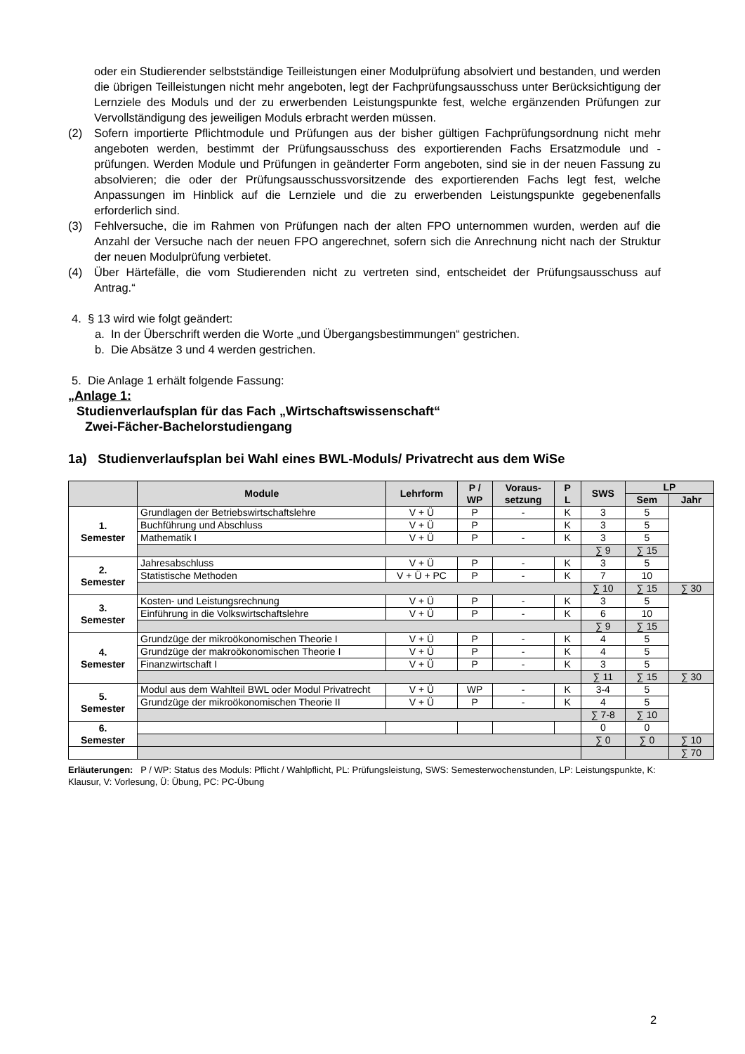oder ein Studierender selbstständige Teilleistungen einer Modulprüfung absolviert und bestanden, und werden die übrigen Teilleistungen nicht mehr angeboten, legt der Fachprüfungsausschuss unter Berücksichtigung der Lernziele des Moduls und der zu erwerbenden Leistungspunkte fest, welche ergänzenden Prüfungen zur Vervollständigung des jeweiligen Moduls erbracht werden müssen.
(2) Sofern importierte Pflichtmodule und Prüfungen aus der bisher gültigen Fachprüfungsordnung nicht mehr angeboten werden, bestimmt der Prüfungsausschuss des exportierenden Fachs Ersatzmodule und -prüfungen. Werden Module und Prüfungen in geänderter Form angeboten, sind sie in der neuen Fassung zu absolvieren; die oder der Prüfungsausschussvorsitzende des exportierenden Fachs legt fest, welche Anpassungen im Hinblick auf die Lernziele und die zu erwerbenden Leistungspunkte gegebenenfalls erforderlich sind.
(3) Fehlversuche, die im Rahmen von Prüfungen nach der alten FPO unternommen wurden, werden auf die Anzahl der Versuche nach der neuen FPO angerechnet, sofern sich die Anrechnung nicht nach der Struktur der neuen Modulprüfung verbietet.
(4) Über Härtefälle, die vom Studierenden nicht zu vertreten sind, entscheidet der Prüfungsausschuss auf Antrag.“
4. § 13 wird wie folgt geändert:
a. In der Überschrift werden die Worte „und Übergangsbestimmungen“ gestrichen.
b. Die Absätze 3 und 4 werden gestrichen.
5. Die Anlage 1 erhält folgende Fassung:
„Anlage 1:
Studienverlaufsplan für das Fach „Wirtschaftswissenschaft“
Zwei-Fächer-Bachelorstudiengang
1a) Studienverlaufsplan bei Wahl eines BWL-Moduls/ Privatrecht aus dem WiSe
| | Module | Lehrform | P / WP | Voraus- setzung | P L | SWS | LP | |
| --- | --- | --- | --- | --- | --- | --- | --- | --- |
| | | | | | | | Sem | Jahr |
| 1. Semester | Grundlagen der Betriebswirtschaftslehre | V + Ü | P | - | K | 3 | 5 | |
| | Buchführung und Abschluss | V + Ü | P | | K | 3 | 5 | |
| | Mathematik I | V + Ü | P | - | K | 3 | 5 | |
| | | | | | | ∑ 9 | ∑ 15 | |
| 2. Semester | Jahresabschluss | V + Ü | P | - | K | 3 | 5 | |
| | Statistische Methoden | V + Ü + PC | P | - | K | 7 | 10 | |
| | | | | | | ∑ 10 | ∑ 15 | ∑ 30 |
| 3. Semester | Kosten- und Leistungsrechnung | V + Ü | P | - | K | 3 | 5 | |
| | Einführung in die Volkswirtschaftslehre | V + Ü | P | - | K | 6 | 10 | |
| | | | | | | ∑ 9 | ∑ 15 | |
| 4. Semester | Grundzüge der mikroökonomischen Theorie I | V + Ü | P | - | K | 4 | 5 | |
| | Grundzüge der makroökonomischen Theorie I | V + Ü | P | - | K | 4 | 5 | |
| | Finanzwirtschaft I | V + Ü | P | - | K | 3 | 5 | |
| | | | | | | ∑ 11 | ∑ 15 | ∑ 30 |
| 5. Semester | Modul aus dem Wahlteil BWL oder Modul Privatrecht | V + Ü | WP | - | K | 3-4 | 5 | |
| | Grundzüge der mikroökonomischen Theorie II | V + Ü | P | - | K | 4 | 5 | |
| | | | | | | ∑ 7-8 | ∑ 10 | |
| 6. Semester | | | | | | 0 | 0 | |
| | | | | | | ∑ 0 | ∑ 0 | ∑ 10 |
| | | | | | | | | ∑ 70 |
Erläuterungen: P / WP: Status des Moduls: Pflicht / Wahlpflicht, PL: Prüfungsleistung, SWS: Semesterwochenstunden, LP: Leistungspunkte, K: Klausur, V: Vorlesung, Ü: Übung, PC: PC-Übung
2